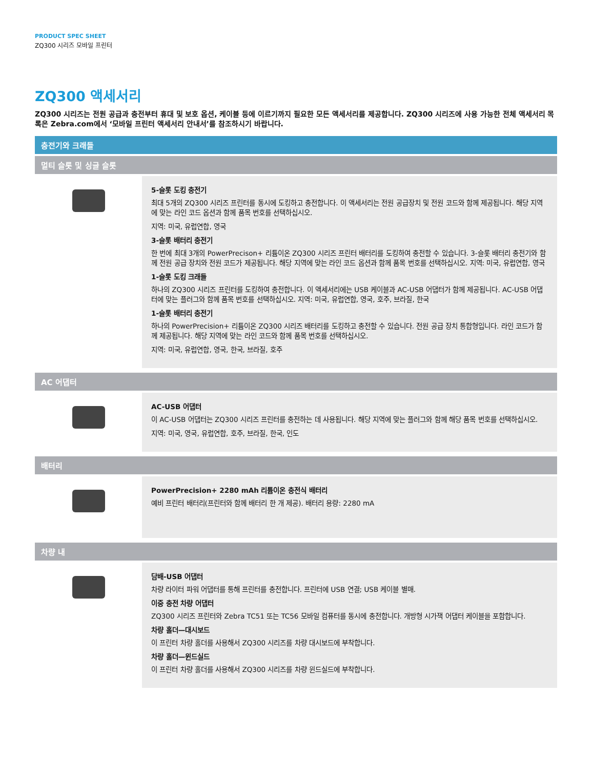PRODUCT SPEC SHEET
ZQ300 시리즈 모바일 프린터
ZQ300 액세서리
ZQ300 시리즈는 전원 공급과 충전부터 휴대 및 보호 옵션, 케이블 등에 이르기까지 필요한 모든 액세서리를 제공합니다. ZQ300 시리즈에 사용 가능한 전체 액세서리 목록은 Zebra.com에서 ‘모바일 프린터 액세서리 안내서’를 참조하시기 바랍니다.
충전기와 크래들
멀티 슬롯 및 싱글 슬롯
| | 5-슬롯 도킹 충전기 최대 5개의 ZQ300 시리즈 프린터를 동시에 도킹하고 충전합니다. 이 액세서리는 전원 공급장치 및 전원 코드와 함께 제공됩니다. 해당 지역에 맞는 라인 코드 옵션과 함께 품목 번호를 선택하십시오. 지역: 미국, 유럽연합, 영국 3-슬롯 배터리 충전기 한 번에 최대 3개의 PowerPrecison+ 리튬이온 ZQ300 시리즈 프린터 배터리를 도킹하여 충전할 수 있습니다. 3-슬롯 배터리 충전기와 함께 전원 공급 장치와 전원 코드가 제공됩니다. 해당 지역에 맞는 라인 코드 옵션과 함께 품목 번호를 선택하십시오. 지역: 미국, 유럽연합, 영국 1-슬롯 도킹 크래들 하나의 ZQ300 시리즈 프린터를 도킹하여 충전합니다. 이 액세서리에는 USB 케이블과 AC-USB 어댑터가 함께 제공됩니다. AC-USB 어댑터에 맞는 플러그와 함께 품목 번호를 선택하십시오. 지역: 미국, 유럽연합, 영국, 호주, 브라질, 한국 1-슬롯 배터리 충전기 하나의 PowerPrecision+ 리튬이온 ZQ300 시리즈 배터리를 도킹하고 충전할 수 있습니다. 전원 공급 장치 통합형입니다. 라인 코드가 함께 제공됩니다. 해당 지역에 맞는 라인 코드와 함께 품목 번호를 선택하십시오. 지역: 미국, 유럽연합, 영국, 한국, 브라질, 호주 |
AC 어댑터
| | AC-USB 어댑터 이 AC-USB 어댑터는 ZQ300 시리즈 프린터를 충전하는 데 사용됩니다. 해당 지역에 맞는 플러그와 함께 해당 품목 번호를 선택하십시오. 지역: 미국, 영국, 유럽연합, 호주, 브라질, 한국, 인도 |
배터리
| | PowerPrecision+ 2280 mAh 리튬이온 충전식 배터리 예비 프린터 배터리(프린터와 함께 배터리 한 개 제공). 배터리 용량: 2280 mA |
차량 내
| | 담배-USB 어댑터 차량 라이터 파워 어댑터를 통해 프린터를 충전합니다. 프린터에 USB 연결; USB 케이블 별매. 이중 충전 차량 어댑터 ZQ300 시리즈 프린터와 Zebra TC51 또는 TC56 모바일 컴퓨터를 동시에 충전합니다. 개방형 시가잭 어댑터 케이블을 포함합니다. 차량 홀더—대시보드 이 프린터 차량 홀더를 사용해서 ZQ300 시리즈를 차량 대시보드에 부착합니다. 차량 홀더—윈드실드 이 프린터 차량 홀더를 사용해서 ZQ300 시리즈를 차량 윈드실드에 부착합니다. |